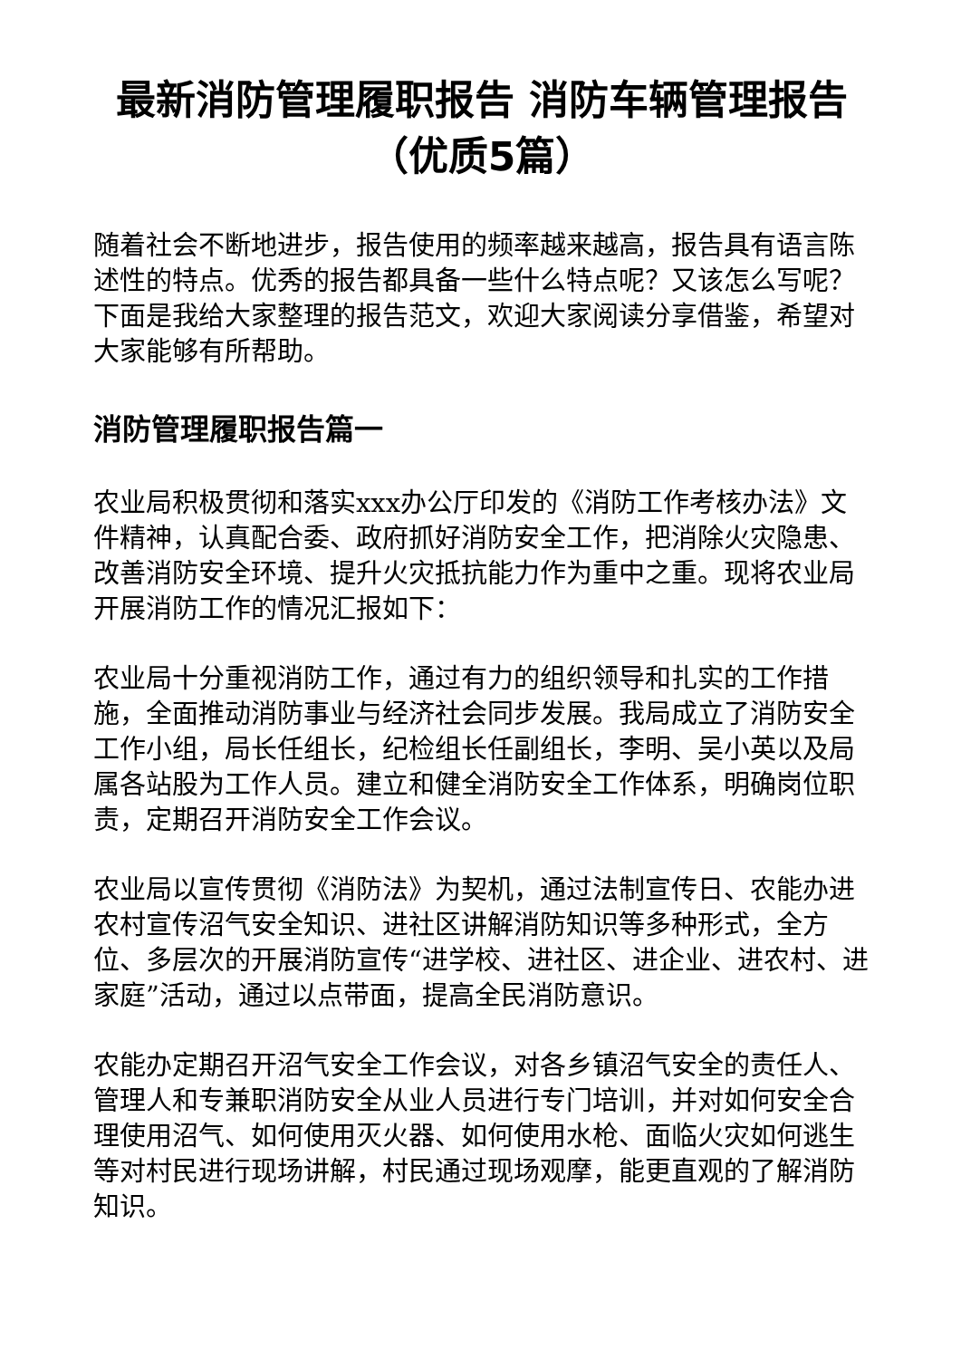最新消防管理履职报告 消防车辆管理报告（优质5篇）
随着社会不断地进步，报告使用的频率越来越高，报告具有语言陈述性的特点。优秀的报告都具备一些什么特点呢？又该怎么写呢？下面是我给大家整理的报告范文，欢迎大家阅读分享借鉴，希望对大家能够有所帮助。
消防管理履职报告篇一
农业局积极贯彻和落实xxx办公厅印发的《消防工作考核办法》文件精神，认真配合委、政府抓好消防安全工作，把消除火灾隐患、改善消防安全环境、提升火灾抵抗能力作为重中之重。现将农业局开展消防工作的情况汇报如下：
农业局十分重视消防工作，通过有力的组织领导和扎实的工作措施，全面推动消防事业与经济社会同步发展。我局成立了消防安全工作小组，局长任组长，纪检组长任副组长，李明、吴小英以及局属各站股为工作人员。建立和健全消防安全工作体系，明确岗位职责，定期召开消防安全工作会议。
农业局以宣传贯彻《消防法》为契机，通过法制宣传日、农能办进农村宣传沼气安全知识、进社区讲解消防知识等多种形式，全方位、多层次的开展消防宣传“进学校、进社区、进企业、进农村、进家庭”活动，通过以点带面，提高全民消防意识。
农能办定期召开沼气安全工作会议，对各乡镇沼气安全的责任人、管理人和专兼职消防安全从业人员进行专门培训，并对如何安全合理使用沼气、如何使用灭火器、如何使用水枪、面临火灾如何逃生等对村民进行现场讲解，村民通过现场观摩，能更直观的了解消防知识。